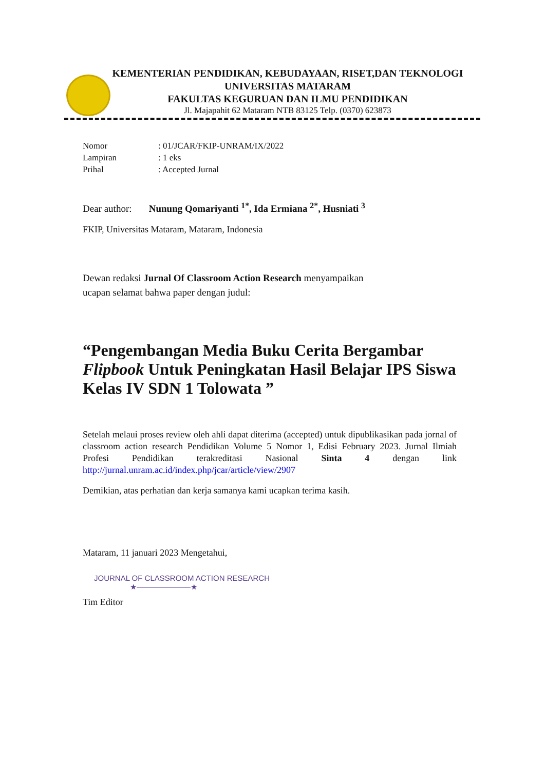KEMENTERIAN PENDIDIKAN, KEBUDAYAAN, RISET,DAN TEKNOLOGI
UNIVERSITAS MATARAM
FAKULTAS KEGURUAN DAN ILMU PENDIDIKAN
Jl. Majapahit 62 Mataram NTB 83125 Telp. (0370) 623873
| Nomor | : 01/JCAR/FKIP-UNRAM/IX/2022 |
| Lampiran | : 1 eks |
| Prihal | : Accepted Jurnal |
Dear author: Nunung Qomariyanti <sup>1*</sup>, Ida Ermiana <sup>2*</sup>, Husniati <sup>3</sup>
FKIP, Universitas Mataram, Mataram, Indonesia
Dewan redaksi Jurnal Of Classroom Action Research menyampaikan
ucapan selamat bahwa paper dengan judul:
“Pengembangan Media Buku Cerita Bergambar Flipbook Untuk Peningkatan Hasil Belajar IPS Siswa Kelas IV SDN 1 Tolowata ”
Setelah melaui proses review oleh ahli dapat diterima (accepted) untuk dipublikasikan pada jornal of classroom action research Pendidikan Volume 5 Nomor 1, Edisi February 2023. Jurnal Ilmiah Profesi Pendidikan terakreditasi Nasional Sinta 4 dengan link http://jurnal.unram.ac.id/index.php/jcar/article/view/2907
Demikian, atas perhatian dan kerja samanya kami ucapkan terima kasih.
Mataram, 11 januari 2023 Mengetahui,
JOURNAL OF CLASSROOM ACTION RESEARCH
★———————★
Tim Editor